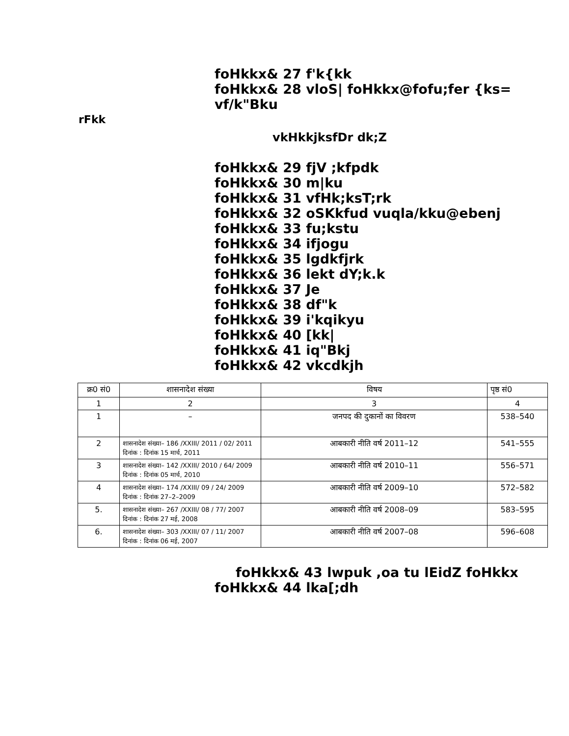foHkkx& 27 f'k{kk
foHkkx& 28 vloS| foHkkx@fofu;fer {ks= vf/k"Bku
rFkk
vkHkkjksfDr dk;Z
foHkkx& 29 fjV ;kfpdk
foHkkx& 30 m|ku
foHkkx& 31 vfHk;ksT;rk
foHkkx& 32 oSKkfud vuqla/kku@ebenj
foHkkx& 33 fu;kstu
foHkkx& 34 ifjogu
foHkkx& 35 lgdkfjrk
foHkkx& 36 lekt dY;k.k
foHkkx& 37 Je
foHkkx& 38 df"k
foHkkx& 39 i'kqikyu
foHkkx& 40 [kk|
foHkkx& 41 iq"Bkj
foHkkx& 42 vkcdkjh
| क्र0 सं0 | शासनादेश संख्या | विषय | पृष्ठ सं0 |
| 1 | 2 | 3 | 4 |
| 1 | – | जनपद की दुकानों का विवरण | 538–540 |
| 2 | शासनादेश संख्या– 186 /XXIII/ 2011 / 02/ 2011 दिनांक : दिनांक 15 मार्च, 2011 | आबकारी नीति वर्ष 2011–12 | 541–555 |
| 3 | शासनादेश संख्या– 142 /XXIII/ 2010 / 64/ 2009 दिनांक : दिनांक 05 मार्च, 2010 | आबकारी नीति वर्ष 2010–11 | 556–571 |
| 4 | शासनादेश संख्या– 174 /XXIII/ 09 / 24/ 2009 दिनांक : दिनांक 27–2–2009 | आबकारी नीति वर्ष 2009–10 | 572–582 |
| 5. | शासनादेश संख्या– 267 /XXIII/ 08 / 77/ 2007 दिनांक : दिनांक 27 मई, 2008 | आबकारी नीति वर्ष 2008–09 | 583–595 |
| 6. | शासनादेश संख्या– 303 /XXIII/ 07 / 11/ 2007 दिनांक : दिनांक 06 मई, 2007 | आबकारी नीति वर्ष 2007–08 | 596–608 |
foHkkx& 43 lwpuk ,oa tu lEidZ foHkkx
foHkkx& 44 lka[;dh